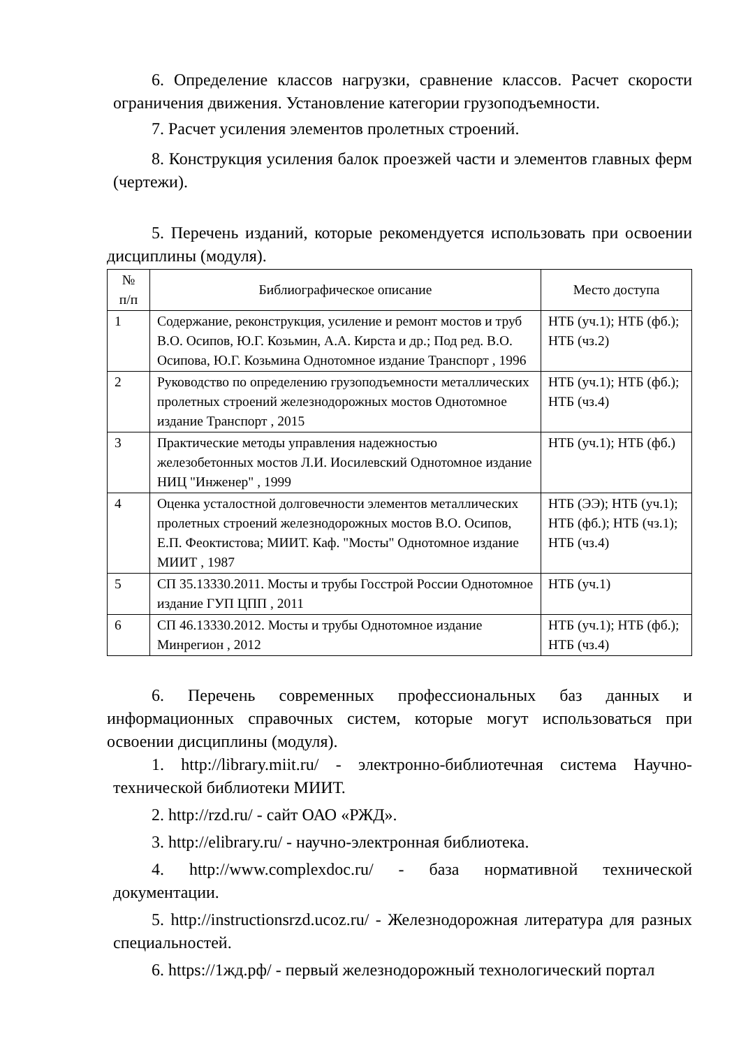6. Определение классов нагрузки, сравнение классов. Расчет скорости ограничения движения. Установление категории грузоподъемности.
7. Расчет усиления элементов пролетных строений.
8. Конструкция усиления балок проезжей части и элементов главных ферм (чертежи).
5. Перечень изданий, которые рекомендуется использовать при освоении дисциплины (модуля).
| № п/п | Библиографическое описание | Место доступа |
| --- | --- | --- |
| 1 | Содержание, реконструкция, усиление и ремонт мостов и труб В.О. Осипов, Ю.Г. Козьмин, А.А. Кирста и др.; Под ред. В.О. Осипова, Ю.Г. Козьмина Однотомное издание Транспорт , 1996 | НТБ (уч.1); НТБ (фб.); НТБ (чз.2) |
| 2 | Руководство по определению грузоподъемности металлических пролетных строений железнодорожных мостов Однотомное издание Транспорт , 2015 | НТБ (уч.1); НТБ (фб.); НТБ (чз.4) |
| 3 | Практические методы управления надежностью железобетонных мостов Л.И. Иосилевский Однотомное издание НИЦ "Инженер" , 1999 | НТБ (уч.1); НТБ (фб.) |
| 4 | Оценка усталостной долговечности элементов металлических пролетных строений железнодорожных мостов В.О. Осипов, Е.П. Феоктистова; МИИТ. Каф. "Мосты" Однотомное издание МИИТ , 1987 | НТБ (ЭЭ); НТБ (уч.1); НТБ (фб.); НТБ (чз.1); НТБ (чз.4) |
| 5 | СП 35.13330.2011. Мосты и трубы Госстрой России Однотомное издание ГУП ЦПП , 2011 | НТБ (уч.1) |
| 6 | СП 46.13330.2012. Мосты и трубы Однотомное издание Минрегион , 2012 | НТБ (уч.1); НТБ (фб.); НТБ (чз.4) |
6. Перечень современных профессиональных баз данных и информационных справочных систем, которые могут использоваться при освоении дисциплины (модуля).
1. http://library.miit.ru/ - электронно-библиотечная система Научно-технической библиотеки МИИТ.
2. http://rzd.ru/ - сайт ОАО «РЖД».
3. http://elibrary.ru/ - научно-электронная библиотека.
4. http://www.complexdoc.ru/ - база нормативной технической документации.
5. http://instructionsrzd.ucoz.ru/ - Железнодорожная литература для разных специальностей.
6. https://1жд.рф/ - первый железнодорожный технологический портал